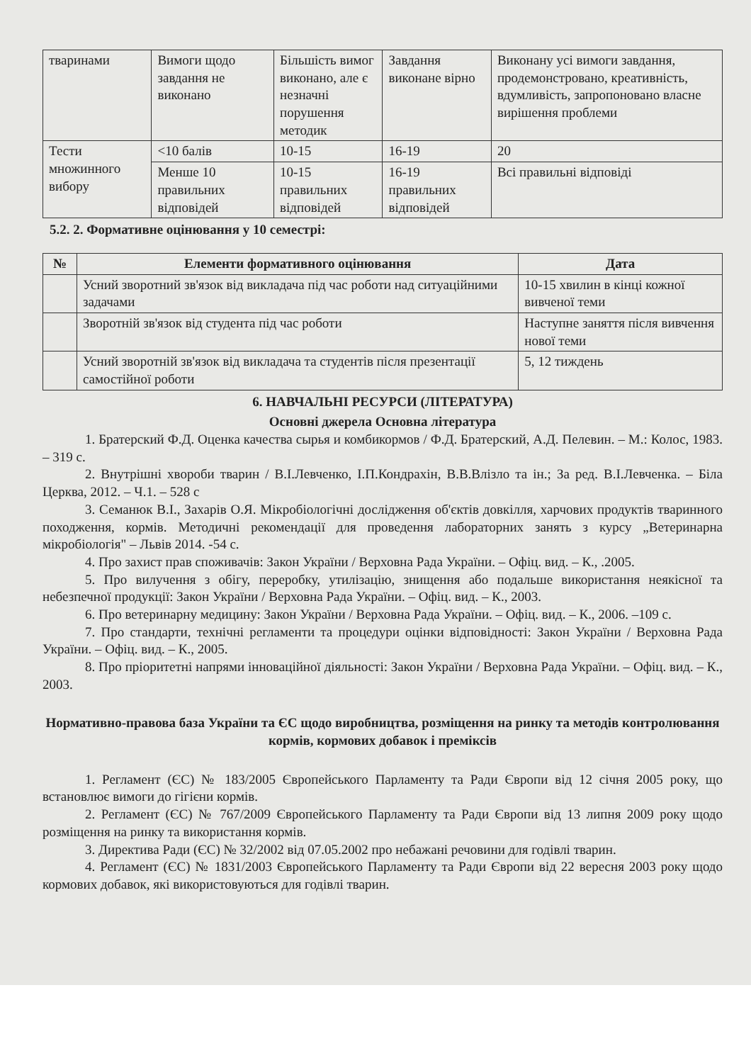| тваринами | Вимоги щодо завдання не виконано | Більшість вимог виконано, але є незначні порушення методик | Завдання виконане вірно | Виконану усі вимоги завдання, продемонстровано, креативність, вдумливість, запропоновано власне вирішення проблеми |
| Тести множинного вибору | <10 балів | 10-15 | 16-19 | 20 |
| | Менше 10 правильних відповідей | 10-15 правильних відповідей | 16-19 правильних відповідей | Всі правильні відповіді |
5.2. 2. Формативне оцінювання у 10 семестрі:
| № | Елементи формативного оцінювання | Дата |
| --- | --- | --- |
| | Усний зворотний зв'язок від викладача під час роботи над ситуаційними задачами | 10-15 хвилин в кінці кожної вивченої теми |
| | Зворотній зв'язок від студента під час роботи | Наступне заняття після вивчення нової теми |
| | Усний зворотній зв'язок від викладача та студентів після презентації самостійної роботи | 5, 12 тиждень |
6. НАВЧАЛЬНІ РЕСУРСИ (ЛІТЕРАТУРА)
Основні джерела Основна література
1. Братерский Ф.Д. Оценка качества сырья и комбикормов / Ф.Д. Братерский, А.Д. Пелевин. – М.: Колос, 1983. – 319 с.
2. Внутрішні хвороби тварин / В.І.Левченко, І.П.Кондрахін, В.В.Влізло та ін.; За ред. В.І.Левченка. – Біла Церква, 2012. – Ч.1. – 528 с
3. Семанюк В.І., Захарів О.Я. Мікробіологічні дослідження об'єктів довкілля, харчових продуктів тваринного походження, кормів. Методичні рекомендації для проведення лабораторних занять з курсу „Ветеринарна мікробіологія" – Львів 2014. -54 с.
4. Про захист прав споживачів: Закон України / Верховна Рада України. – Офіц. вид. – К., .2005.
5. Про вилучення з обігу, переробку, утилізацію, знищення або подальше використання неякісної та небезпечної продукції: Закон України / Верховна Рада України. – Офіц. вид. – К., 2003.
6. Про ветеринарну медицину: Закон України / Верховна Рада України. – Офіц. вид. – К., 2006. –109 с.
7. Про стандарти, технічні регламенти та процедури оцінки відповідності: Закон України / Верховна Рада України. – Офіц. вид. – К., 2005.
8. Про пріоритетні напрями інноваційної діяльності: Закон України / Верховна Рада України. – Офіц. вид. – К., 2003.
Нормативно-правова база України та ЄС щодо виробництва, розміщення на ринку та методів контролювання кормів, кормових добавок і преміксів
1. Регламент (ЄС) № 183/2005 Європейського Парламенту та Ради Європи від 12 січня 2005 року, що встановлює вимоги до гігієни кормів.
2. Регламент (ЄС) № 767/2009 Європейського Парламенту та Ради Європи від 13 липня 2009 року щодо розміщення на ринку та використання кормів.
3. Директива Ради (ЄС) № 32/2002 від 07.05.2002 про небажані речовини для годівлі тварин.
4. Регламент (ЄС) № 1831/2003 Європейського Парламенту та Ради Європи від 22 вересня 2003 року щодо кормових добавок, які використовуються для годівлі тварин.